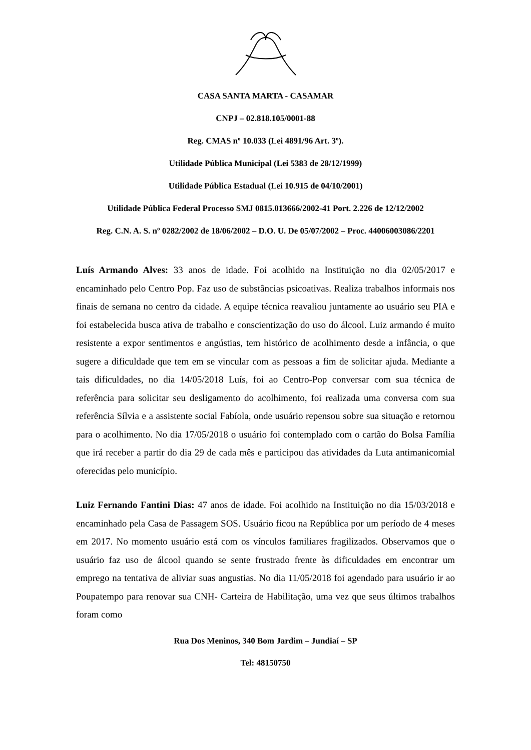CASA SANTA MARTA - CASAMAR
CNPJ – 02.818.105/0001-88
Reg. CMAS nº 10.033 (Lei 4891/96 Art. 3º).
Utilidade Pública Municipal (Lei 5383 de 28/12/1999)
Utilidade Pública Estadual (Lei 10.915 de 04/10/2001)
Utilidade Pública Federal Processo SMJ 0815.013666/2002-41 Port. 2.226 de 12/12/2002
Reg. C.N. A. S. nº 0282/2002 de 18/06/2002 – D.O. U. De 05/07/2002 – Proc. 44006003086/2201
Luís Armando Alves: 33 anos de idade. Foi acolhido na Instituição no dia 02/05/2017 e encaminhado pelo Centro Pop. Faz uso de substâncias psicoativas. Realiza trabalhos informais nos finais de semana no centro da cidade. A equipe técnica reavaliou juntamente ao usuário seu PIA e foi estabelecida busca ativa de trabalho e conscientização do uso do álcool. Luiz armando é muito resistente a expor sentimentos e angústias, tem histórico de acolhimento desde a infância, o que sugere a dificuldade que tem em se vincular com as pessoas a fim de solicitar ajuda. Mediante a tais dificuldades, no dia 14/05/2018 Luís, foi ao Centro-Pop conversar com sua técnica de referência para solicitar seu desligamento do acolhimento, foi realizada uma conversa com sua referência Sílvia e a assistente social Fabíola, onde usuário repensou sobre sua situação e retornou para o acolhimento. No dia 17/05/2018 o usuário foi contemplado com o cartão do Bolsa Família que irá receber a partir do dia 29 de cada mês e participou das atividades da Luta antimanicomial oferecidas pelo município.
Luiz Fernando Fantini Dias: 47 anos de idade. Foi acolhido na Instituição no dia 15/03/2018 e encaminhado pela Casa de Passagem SOS. Usuário ficou na República por um período de 4 meses em 2017. No momento usuário está com os vínculos familiares fragilizados. Observamos que o usuário faz uso de álcool quando se sente frustrado frente às dificuldades em encontrar um emprego na tentativa de aliviar suas angustias. No dia 11/05/2018 foi agendado para usuário ir ao Poupatempo para renovar sua CNH- Carteira de Habilitação, uma vez que seus últimos trabalhos foram como
Rua Dos Meninos, 340 Bom Jardim – Jundiaí – SP
Tel: 48150750